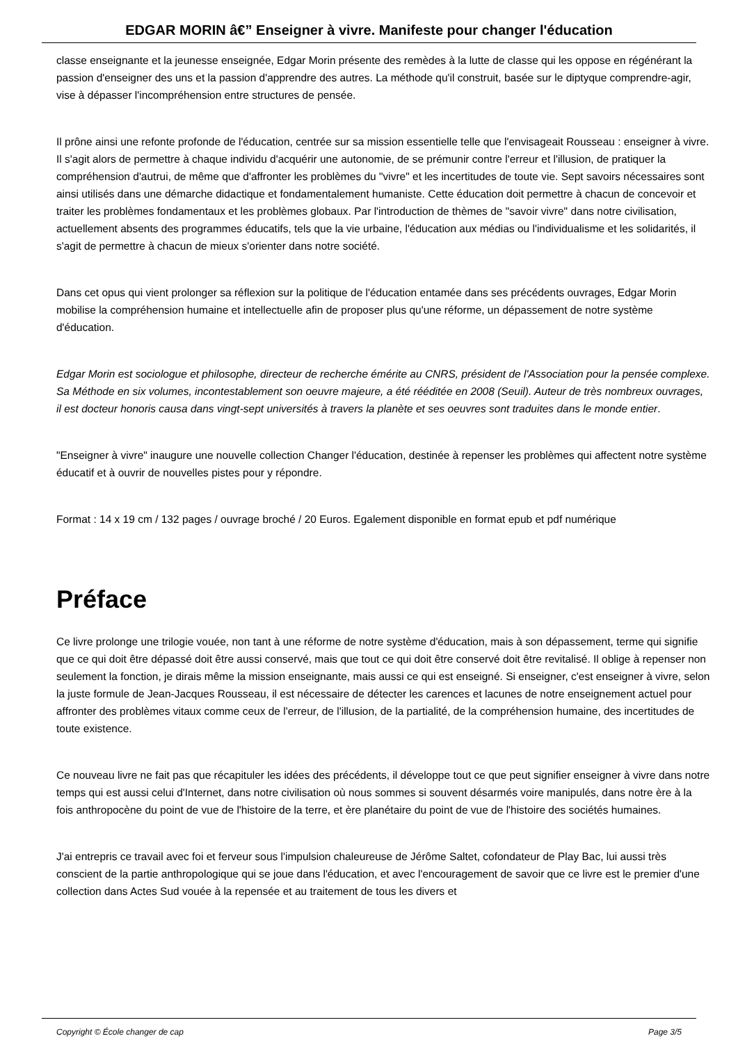EDGAR MORIN â€” Enseigner à vivre. Manifeste pour changer l'éducation
classe enseignante et la jeunesse enseignée, Edgar Morin présente des remèdes à la lutte de classe qui les oppose en régénérant la passion d'enseigner des uns et la passion d'apprendre des autres. La méthode qu'il construit, basée sur le diptyque comprendre-agir, vise à dépasser l'incompréhension entre structures de pensée.
Il prône ainsi une refonte profonde de l'éducation, centrée sur sa mission essentielle telle que l'envisageait Rousseau : enseigner à vivre. Il s'agit alors de permettre à chaque individu d'acquérir une autonomie, de se prémunir contre l'erreur et l'illusion, de pratiquer la compréhension d'autrui, de même que d'affronter les problèmes du "vivre" et les incertitudes de toute vie. Sept savoirs nécessaires sont ainsi utilisés dans une démarche didactique et fondamentalement humaniste. Cette éducation doit permettre à chacun de concevoir et traiter les problèmes fondamentaux et les problèmes globaux. Par l'introduction de thèmes de "savoir vivre" dans notre civilisation, actuellement absents des programmes éducatifs, tels que la vie urbaine, l'éducation aux médias ou l'individualisme et les solidarités, il s'agit de permettre à chacun de mieux s'orienter dans notre société.
Dans cet opus qui vient prolonger sa réflexion sur la politique de l'éducation entamée dans ses précédents ouvrages, Edgar Morin mobilise la compréhension humaine et intellectuelle afin de proposer plus qu'une réforme, un dépassement de notre système d'éducation.
Edgar Morin est sociologue et philosophe, directeur de recherche émérite au CNRS, président de l'Association pour la pensée complexe. Sa Méthode en six volumes, incontestablement son oeuvre majeure, a été rééditée en 2008 (Seuil). Auteur de très nombreux ouvrages, il est docteur honoris causa dans vingt-sept universités à travers la planète et ses oeuvres sont traduites dans le monde entier.
"Enseigner à vivre" inaugure une nouvelle collection Changer l'éducation, destinée à repenser les problèmes qui affectent notre système éducatif et à ouvrir de nouvelles pistes pour y répondre.
Format : 14 x 19 cm / 132 pages / ouvrage broché / 20 Euros. Egalement disponible en format epub et pdf numérique
Préface
Ce livre prolonge une trilogie vouée, non tant à une réforme de notre système d'éducation, mais à son dépassement, terme qui signifie que ce qui doit être dépassé doit être aussi conservé, mais que tout ce qui doit être conservé doit être revitalisé. Il oblige à repenser non seulement la fonction, je dirais même la mission enseignante, mais aussi ce qui est enseigné. Si enseigner, c'est enseigner à vivre, selon la juste formule de Jean-Jacques Rousseau, il est nécessaire de détecter les carences et lacunes de notre enseignement actuel pour affronter des problèmes vitaux comme ceux de l'erreur, de l'illusion, de la partialité, de la compréhension humaine, des incertitudes de toute existence.
Ce nouveau livre ne fait pas que récapituler les idées des précédents, il développe tout ce que peut signifier enseigner à vivre dans notre temps qui est aussi celui d'Internet, dans notre civilisation où nous sommes si souvent désarmés voire manipulés, dans notre ère à la fois anthropocène du point de vue de l'histoire de la terre, et ère planétaire du point de vue de l'histoire des sociétés humaines.
J'ai entrepris ce travail avec foi et ferveur sous l'impulsion chaleureuse de Jérôme Saltet, cofondateur de Play Bac, lui aussi très conscient de la partie anthropologique qui se joue dans l'éducation, et avec l'encouragement de savoir que ce livre est le premier d'une collection dans Actes Sud vouée à la repensée et au traitement de tous les divers et
Copyright © École changer de cap Page 3/5